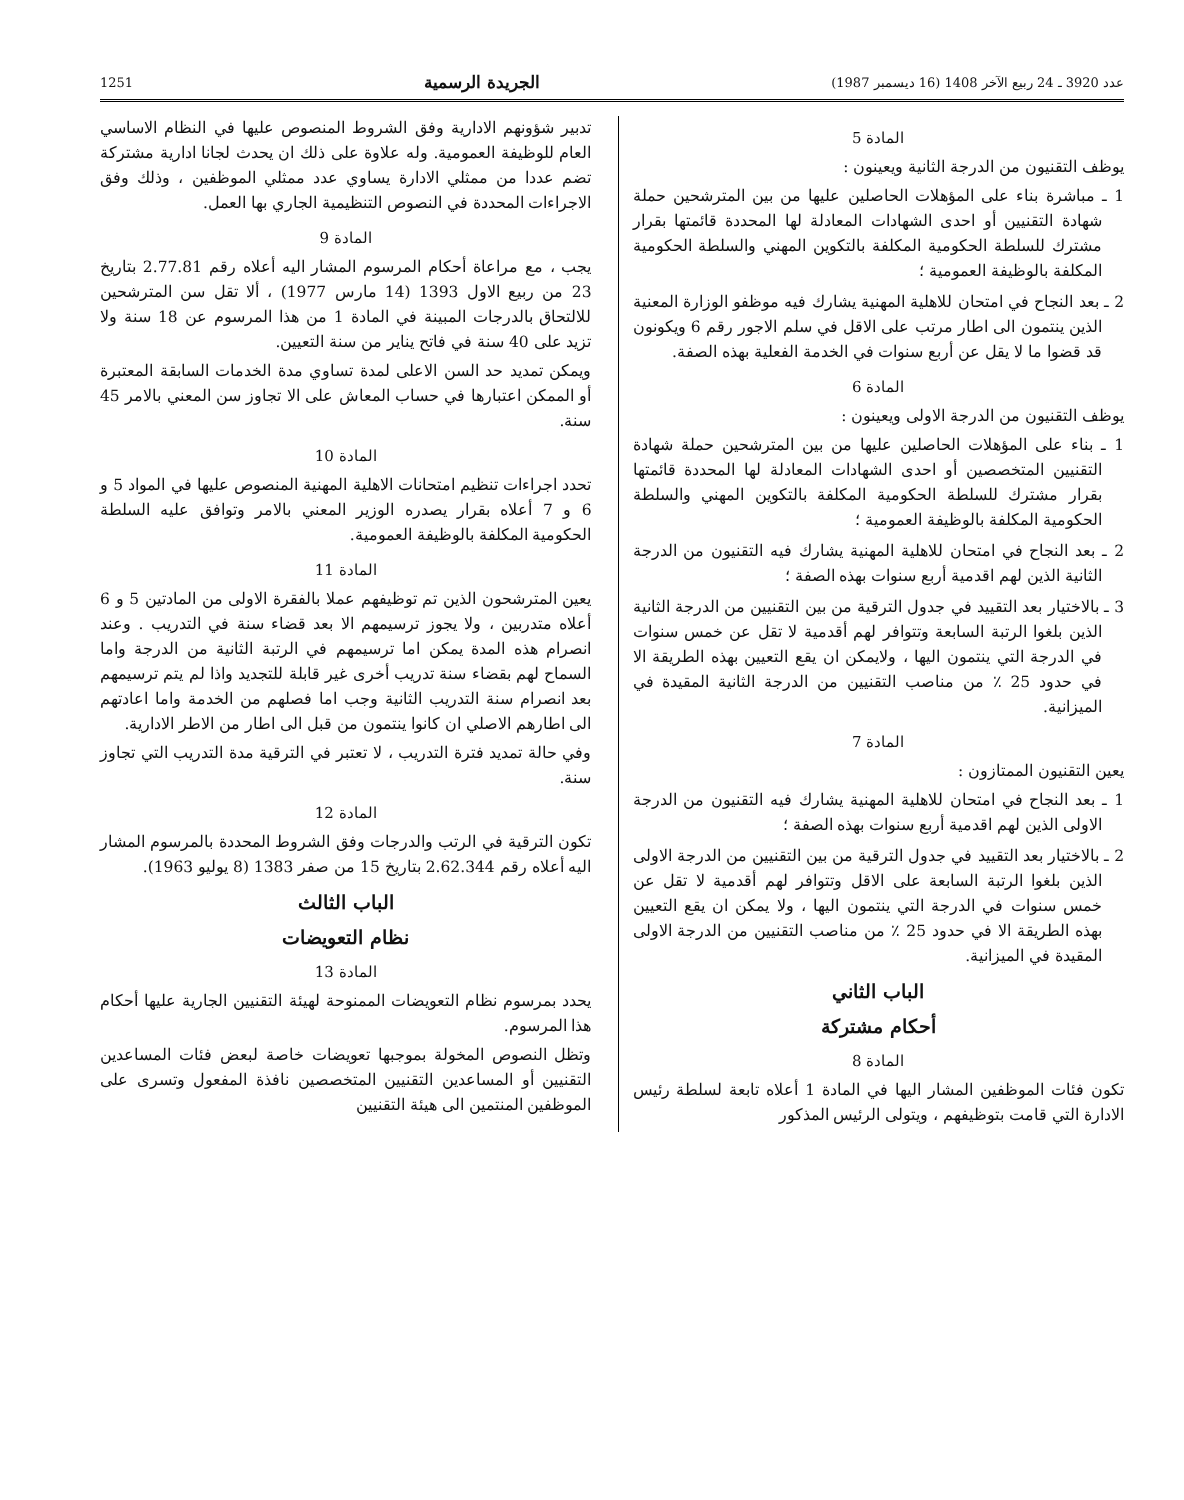عدد 3920 ـ 24 ربيع الآخر 1408 (16 ديسمبر 1987) الجريدة الرسمية 1251
المادة 5
يوظف التقنيون من الدرجة الثانية ويعينون :
1 ـ مباشرة بناء على المؤهلات الحاصلين عليها من بين المترشحين حملة شهادة التقنيين أو احدى الشهادات المعادلة لها المحددة قائمتها بقرار مشترك للسلطة الحكومية المكلفة بالتكوين المهني والسلطة الحكومية المكلفة بالوظيفة العمومية ؛
2 ـ بعد النجاح في امتحان للاهلية المهنية يشارك فيه موظفو الوزارة المعنية الذين ينتمون الى اطار مرتب على الاقل في سلم الاجور رقم 6 ويكونون قد قضوا ما لا يقل عن أربع سنوات في الخدمة الفعلية بهذه الصفة.
المادة 6
يوظف التقنيون من الدرجة الاولى ويعينون :
1 ـ بناء على المؤهلات الحاصلين عليها من بين المترشحين حملة شهادة التقنيين المتخصصين أو احدى الشهادات المعادلة لها المحددة قائمتها بقرار مشترك للسلطة الحكومية المكلفة بالتكوين المهني والسلطة الحكومية المكلفة بالوظيفة العمومية ؛
2 ـ بعد النجاح في امتحان للاهلية المهنية يشارك فيه التقنيون من الدرجة الثانية الذين لهم اقدمية أربع سنوات بهذه الصفة ؛
3 ـ بالاختيار بعد التقييد في جدول الترقية من بين التقنيين من الدرجة الثانية الذين بلغوا الرتبة السابعة وتتوافر لهم أقدمية لا تقل عن خمس سنوات في الدرجة التي ينتمون اليها ، ولايمكن ان يقع التعيين بهذه الطريقة الا في حدود 25 ٪ من مناصب التقنيين من الدرجة الثانية المقيدة في الميزانية.
المادة 7
يعين التقنيون الممتازون :
1 ـ بعد النجاح في امتحان للاهلية المهنية يشارك فيه التقنيون من الدرجة الاولى الذين لهم اقدمية أربع سنوات بهذه الصفة ؛
2 ـ بالاختيار بعد التقييد في جدول الترقية من بين التقنيين من الدرجة الاولى الذين بلغوا الرتبة السابعة على الاقل وتتوافر لهم أقدمية لا تقل عن خمس سنوات في الدرجة التي ينتمون اليها ، ولا يمكن ان يقع التعيين بهذه الطريقة الا في حدود 25 ٪ من مناصب التقنيين من الدرجة الاولى المقيدة في الميزانية.
الباب الثاني
أحكام مشتركة
المادة 8
تكون فئات الموظفين المشار اليها في المادة 1 أعلاه تابعة لسلطة رئيس الادارة التي قامت بتوظيفهم ، ويتولى الرئيس المذكور
تدبير شؤونهم الادارية وفق الشروط المنصوص عليها في النظام الاساسي العام للوظيفة العمومية. وله علاوة على ذلك ان يحدث لجانا ادارية مشتركة تضم عددا من ممثلي الادارة يساوي عدد ممثلي الموظفين ، وذلك وفق الاجراءات المحددة في النصوص التنظيمية الجاري بها العمل.
المادة 9
يجب ، مع مراعاة أحكام المرسوم المشار اليه أعلاه رقم 2.77.81 بتاريخ 23 من ربيع الاول 1393 (14 مارس 1977) ، ألا تقل سن المترشحين للالتحاق بالدرجات المبينة في المادة 1 من هذا المرسوم عن 18 سنة ولا تزيد على 40 سنة في فاتح يناير من سنة التعيين.
ويمكن تمديد حد السن الاعلى لمدة تساوي مدة الخدمات السابقة المعتبرة أو الممكن اعتبارها في حساب المعاش على الا تجاوز سن المعني بالامر 45 سنة.
المادة 10
تحدد اجراءات تنظيم امتحانات الاهلية المهنية المنصوص عليها في المواد 5 و 6 و 7 أعلاه بقرار يصدره الوزير المعني بالامر وتوافق عليه السلطة الحكومية المكلفة بالوظيفة العمومية.
المادة 11
يعين المترشحون الذين تم توظيفهم عملا بالفقرة الاولى من المادتين 5 و 6 أعلاه متدربين ، ولا يجوز ترسيمهم الا بعد قضاء سنة في التدريب . وعند انصرام هذه المدة يمكن اما ترسيمهم في الرتبة الثانية من الدرجة واما السماح لهم بقضاء سنة تدريب أخرى غير قابلة للتجديد واذا لم يتم ترسيمهم بعد انصرام سنة التدريب الثانية وجب اما فصلهم من الخدمة واما اعادتهم الى اطارهم الاصلي ان كانوا ينتمون من قبل الى اطار من الاطر الادارية.
وفي حالة تمديد فترة التدريب ، لا تعتبر في الترقية مدة التدريب التي تجاوز سنة.
المادة 12
تكون الترقية في الرتب والدرجات وفق الشروط المحددة بالمرسوم المشار اليه أعلاه رقم 2.62.344 بتاريخ 15 من صفر 1383 (8 يوليو 1963).
الباب الثالث
نظام التعويضات
المادة 13
يحدد بمرسوم نظام التعويضات الممنوحة لهيئة التقنيين الجارية عليها أحكام هذا المرسوم.
وتظل النصوص المخولة بموجبها تعويضات خاصة لبعض فئات المساعدين التقنيين أو المساعدين التقنيين المتخصصين نافذة المفعول وتسرى على الموظفين المنتمين الى هيئة التقنيين